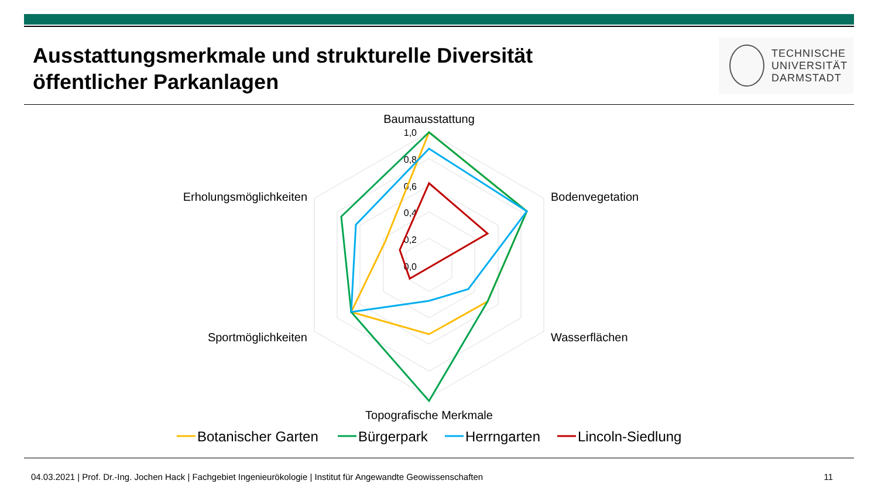Ausstattungsmerkmale und strukturelle Diversität öffentlicher Parkanlagen
TECHNISCHE
UNIVERSITÄT
DARMSTADT
1,0
0,8
0,6
0,4
0,2
0,0
Baumausstattung
Bodenvegetation
Wasserflächen
Topografische Merkmale
Sportmöglichkeiten
Erholungsmöglichkeiten
Botanischer Garten
Bürgerpark
Herrngarten
Lincoln-Siedlung
04.03.2021 | Prof. Dr.-Ing. Jochen Hack | Fachgebiet Ingenieurökologie | Institut für Angewandte Geowissenschaften 11